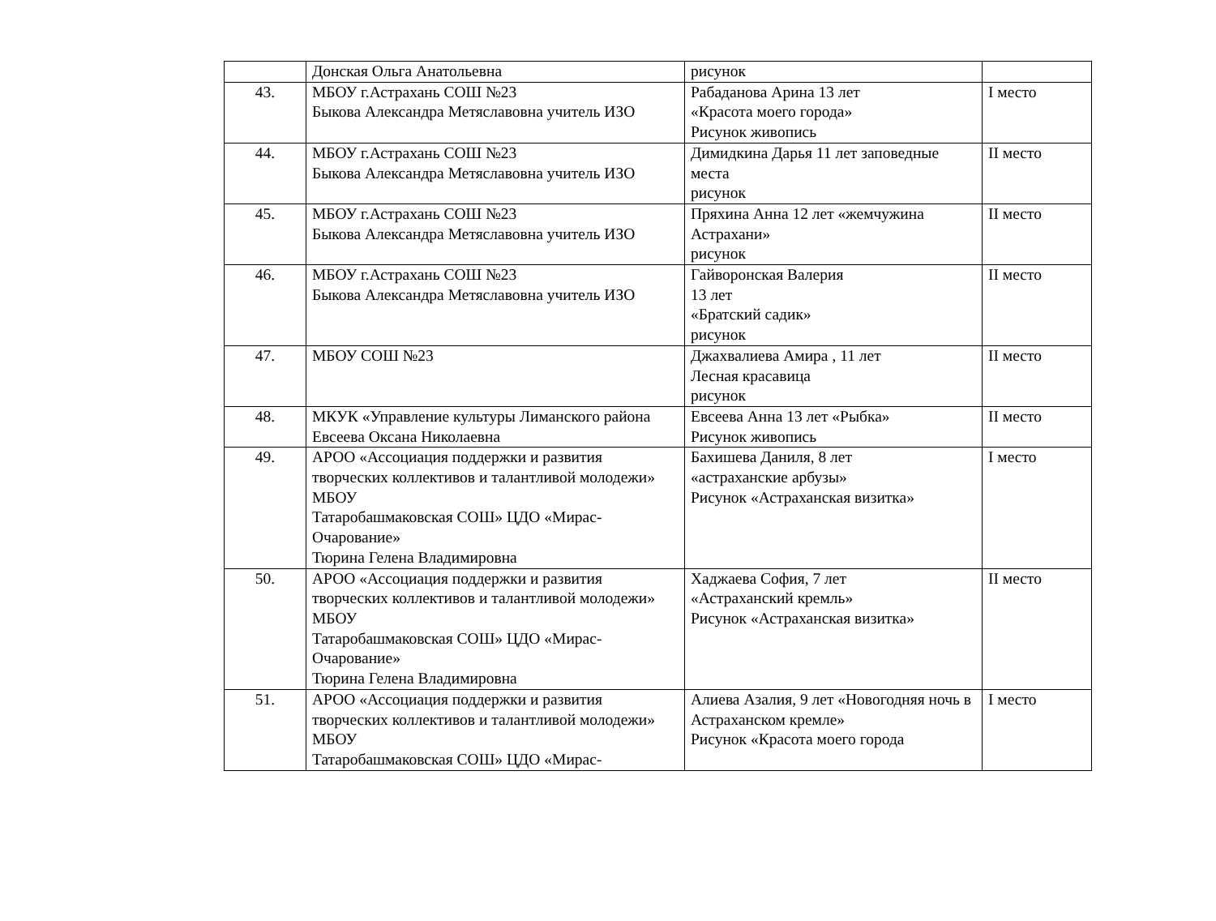| | Донская Ольга Анатольевна | рисунок | |
| 43. | МБОУ г.Астрахань СОШ №23 Быкова Александра Метяславовна учитель ИЗО | Рабаданова Арина 13 лет «Красота моего города» Рисунок живопись | I место |
| 44. | МБОУ г.Астрахань СОШ №23 Быкова Александра Метяславовна учитель ИЗО | Димидкина Дарья 11 лет заповедные места рисунок | II место |
| 45. | МБОУ г.Астрахань СОШ №23 Быкова Александра Метяславовна учитель ИЗО | Пряхина Анна 12 лет «жемчужина Астрахани» рисунок | II место |
| 46. | МБОУ г.Астрахань СОШ №23 Быкова Александра Метяславовна учитель ИЗО | Гайворонская Валерия 13 лет «Братский садик» рисунок | II место |
| 47. | МБОУ СОШ №23 | Джахвалиева Амира , 11 лет Лесная красавица рисунок | II место |
| 48. | МКУК «Управление культуры Лиманского района Евсеева Оксана Николаевна | Евсеева Анна 13 лет «Рыбка» Рисунок живопись | II место |
| 49. | АРОО «Ассоциация поддержки и развития творческих коллективов и талантливой молодежи» МБОУ Татаробашмаковская СОШ» ЦДО «Мирас-Очарование» Тюрина Гелена Владимировна | Бахишева Даниля, 8 лет «астраханские арбузы» Рисунок «Астраханская визитка» | I место |
| 50. | АРОО «Ассоциация поддержки и развития творческих коллективов и талантливой молодежи» МБОУ Татаробашмаковская СОШ» ЦДО «Мирас-Очарование» Тюрина Гелена Владимировна | Хаджаева София, 7 лет «Астраханский кремль» Рисунок «Астраханская визитка» | II место |
| 51. | АРОО «Ассоциация поддержки и развития творческих коллективов и талантливой молодежи» МБОУ Татаробашмаковская СОШ» ЦДО «Мирас- | Алиева Азалия, 9 лет «Новогодняя ночь в Астраханском кремле» Рисунок «Красота моего города | I место |